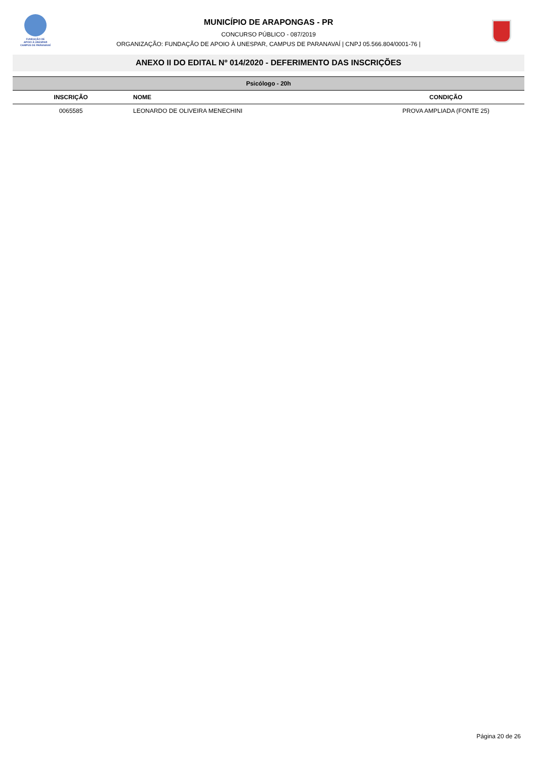FUNDAÇÃO DE
APOIO À UNESPAR
CAMPUS DE PARANAVAÍ
MUNICÍPIO DE ARAPONGAS - PR
CONCURSO PÚBLICO - 087/2019
ORGANIZAÇÃO: FUNDAÇÃO DE APOIO À UNESPAR, CAMPUS DE PARANAVAÍ | CNPJ 05.566.804/0001-76 |
ANEXO II DO EDITAL Nº 014/2020 - DEFERIMENTO DAS INSCRIÇÕES
| Psicólogo - 20h | | |
| --- | --- | --- |
| INSCRIÇÃO | NOME | CONDIÇÃO |
| 0065585 | LEONARDO DE OLIVEIRA MENECHINI | PROVA AMPLIADA (FONTE 25) |
Página 20 de 26